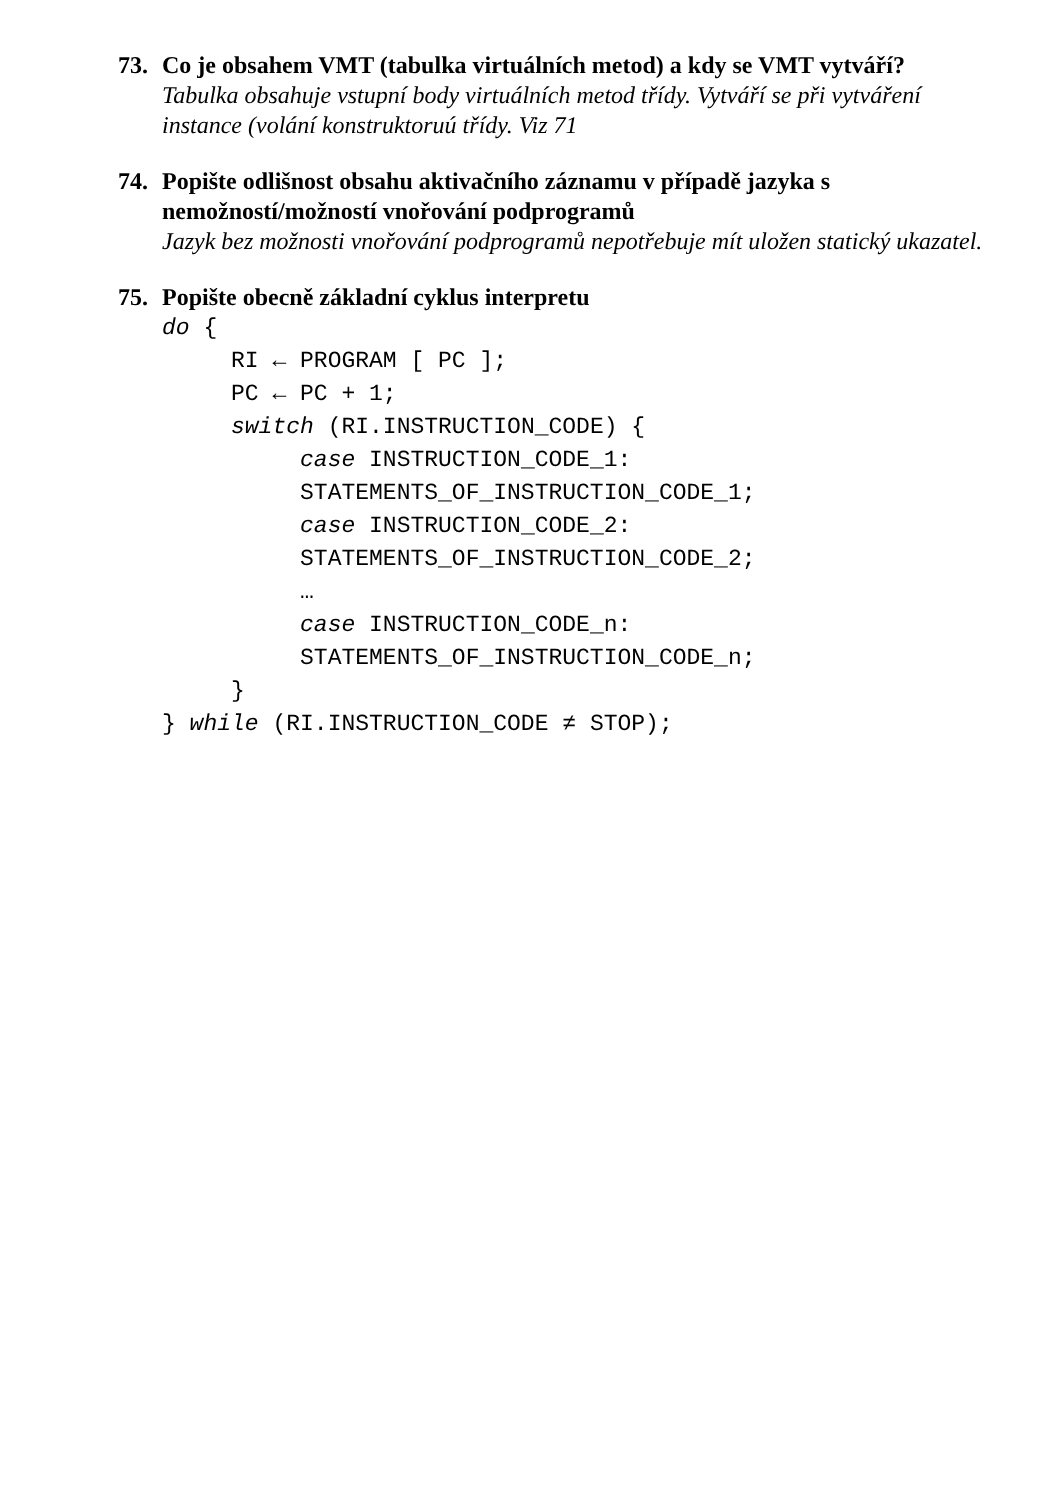73. Co je obsahem VMT (tabulka virtuálních metod) a kdy se VMT vytváří?
Tabulka obsahuje vstupní body virtuálních metod třídy. Vytváří se při vytváření instance (volání konstruktoruú třídy. Viz 71
74. Popište odlišnost obsahu aktivačního záznamu v případě jazyka s nemožností/možností vnořování podprogramů
Jazyk bez možnosti vnořování podprogramů nepotřebuje mít uložen statický ukazatel.
75. Popište obecně základní cyklus interpretu
do {
     RI ← PROGRAM [ PC ];
     PC ← PC + 1;
     switch (RI.INSTRUCTION_CODE) {
          case INSTRUCTION_CODE_1:
          STATEMENTS_OF_INSTRUCTION_CODE_1;
          case INSTRUCTION_CODE_2:
          STATEMENTS_OF_INSTRUCTION_CODE_2;
          …
          case INSTRUCTION_CODE_n:
          STATEMENTS_OF_INSTRUCTION_CODE_n;
     }
} while (RI.INSTRUCTION_CODE ≠ STOP);